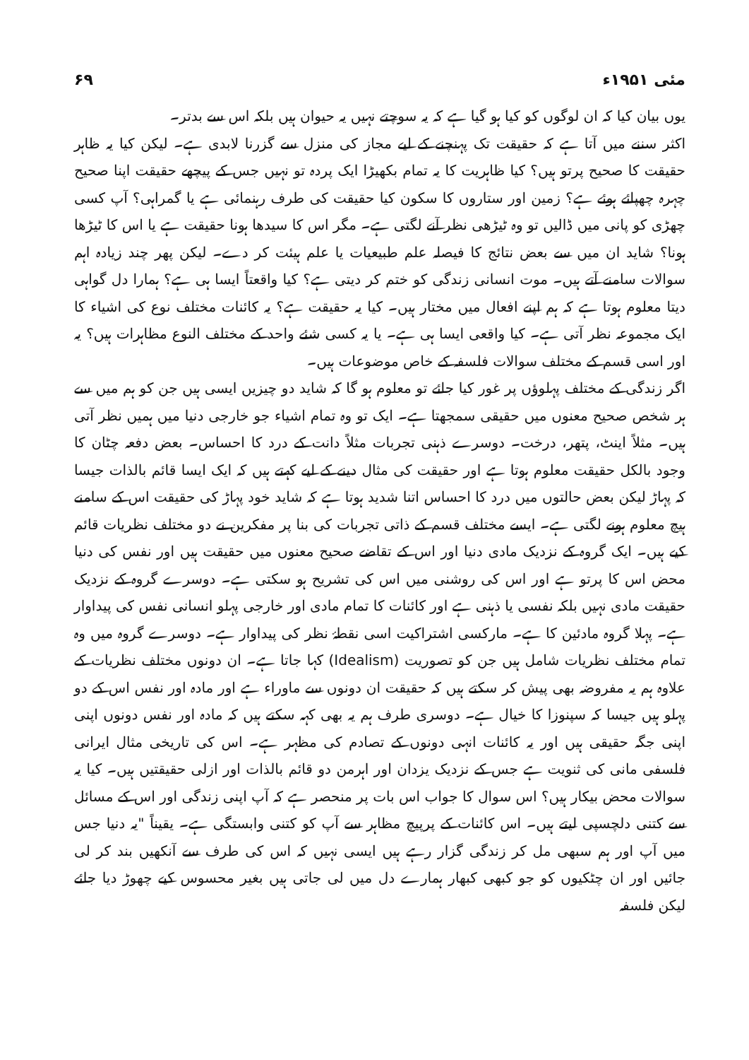مئی ۱۹۵۱ء ۶۹
یوں بیان کیا کہ ان لوگوں کو کیا ہو گیا ہے کہ یہ سوچتے نہیں یہ حیوان ہیں بلکہ اس سے بدتر۔
اکثر سننے میں آتا ہے کہ حقیقت تک پہنچنے کے لیے مجاز کی منزل سے گزرنا لابدی ہے۔ لیکن کیا یہ ظاہر حقیقت کا صحیح پرتو ہیں؟ کیا ظاہریت کا یہ تمام بکھیڑا ایک پردہ تو نہیں جس کے پیچھے حقیقت اپنا صحیح چہرہ چھپائے ہوئے ہے؟ زمین اور ستاروں کا سکون کیا حقیقت کی طرف رہنمائی ہے یا گمراہی؟ آپ کسی چھڑی کو پانی میں ڈالیں تو وہ ٹیڑھی نظر آنے لگتی ہے۔ مگر اس کا سیدھا ہونا حقیقت ہے یا اس کا ٹیڑھا ہونا؟ شاید ان میں سے بعض نتائج کا فیصلہ علم طبیعیات یا علم ہیئت کر دے۔ لیکن پھر چند زیادہ اہم سوالات سامنے آتے ہیں۔ موت انسانی زندگی کو ختم کر دیتی ہے؟ کیا واقعتاً ایسا ہی ہے؟ ہمارا دل گواہی دیتا معلوم ہوتا ہے کہ ہم اپنے افعال میں مختار ہیں۔ کیا یہ حقیقت ہے؟ یہ کائنات مختلف نوع کی اشیاء کا ایک مجموعہ نظر آتی ہے۔ کیا واقعی ایسا ہی ہے۔ یا یہ کسی شئے واحد کے مختلف النوع مظاہرات ہیں؟ یہ اور اسی قسم کے مختلف سوالات فلسفہ کے خاص موضوعات ہیں۔
اگر زندگی کے مختلف پہلوؤں پر غور کیا جائے تو معلوم ہو گا کہ شاید دو چیزیں ایسی ہیں جن کو ہم میں سے ہر شخص صحیح معنوں میں حقیقی سمجھتا ہے۔ ایک تو وہ تمام اشیاء جو خارجی دنیا میں ہمیں نظر آتی ہیں۔ مثلاً اینٹ، پتھر، درخت۔ دوسرے ذہنی تجربات مثلاً دانت کے درد کا احساس۔ بعض دفعہ چٹان کا وجود بالکل حقیقت معلوم ہوتا ہے اور حقیقت کی مثال دینے کے لیے کہتے ہیں کہ ایک ایسا قائم بالذات جیسا کہ پہاڑ لیکن بعض حالتوں میں درد کا احساس اتنا شدید ہوتا ہے کہ شاید خود پہاڑ کی حقیقت اس کے سامنے ہیچ معلوم ہونے لگتی ہے۔ ایسے مختلف قسم کے ذاتی تجربات کی بنا پر مفکرین نے دو مختلف نظریات قائم کیے ہیں۔ ایک گروہ کے نزدیک مادی دنیا اور اس کے تقاضے صحیح معنوں میں حقیقت ہیں اور نفس کی دنیا محض اس کا پرتو ہے اور اس کی روشنی میں اس کی تشریح ہو سکتی ہے۔ دوسرے گروہ کے نزدیک حقیقت مادی نہیں بلکہ نفسی یا ذہنی ہے اور کائنات کا تمام مادی اور خارجی پہلو انسانی نفس کی پیداوار ہے۔ پہلا گروہ مادئین کا ہے۔ مارکسی اشتراکیت اسی نقطۂ نظر کی پیداوار ہے۔ دوسرے گروہ میں وہ تمام مختلف نظریات شامل ہیں جن کو تصوریت (Idealism) کہا جاتا ہے۔ ان دونوں مختلف نظریات کے علاوہ ہم یہ مفروضہ بھی پیش کر سکتے ہیں کہ حقیقت ان دونوں سے ماوراء ہے اور مادہ اور نفس اس کے دو پہلو ہیں جیسا کہ سپنوزا کا خیال ہے۔ دوسری طرف ہم یہ بھی کہہ سکتے ہیں کہ مادہ اور نفس دونوں اپنی اپنی جگہ حقیقی ہیں اور یہ کائنات انہی دونوں کے تصادم کی مظہر ہے۔ اس کی تاریخی مثال ایرانی فلسفی مانی کی ثنویت ہے جس کے نزدیک یزدان اور اہرمن دو قائم بالذات اور ازلی حقیقتیں ہیں۔ کیا یہ سوالات محض بیکار ہیں؟ اس سوال کا جواب اس بات پر منحصر ہے کہ آپ اپنی زندگی اور اس کے مسائل سے کتنی دلچسپی لیتے ہیں۔ اس کائنات کے پرپیچ مظاہر سے آپ کو کتنی وابستگی ہے۔ یقیناً "یہ دنیا جس میں آپ اور ہم سبھی مل کر زندگی گزار رہے ہیں ایسی نہیں کہ اس کی طرف سے آنکھیں بند کر لی جائیں اور ان چٹکیوں کو جو کبھی کبھار ہمارے دل میں لی جاتی ہیں بغیر محسوس کیے چھوڑ دیا جائے لیکن فلسفہ